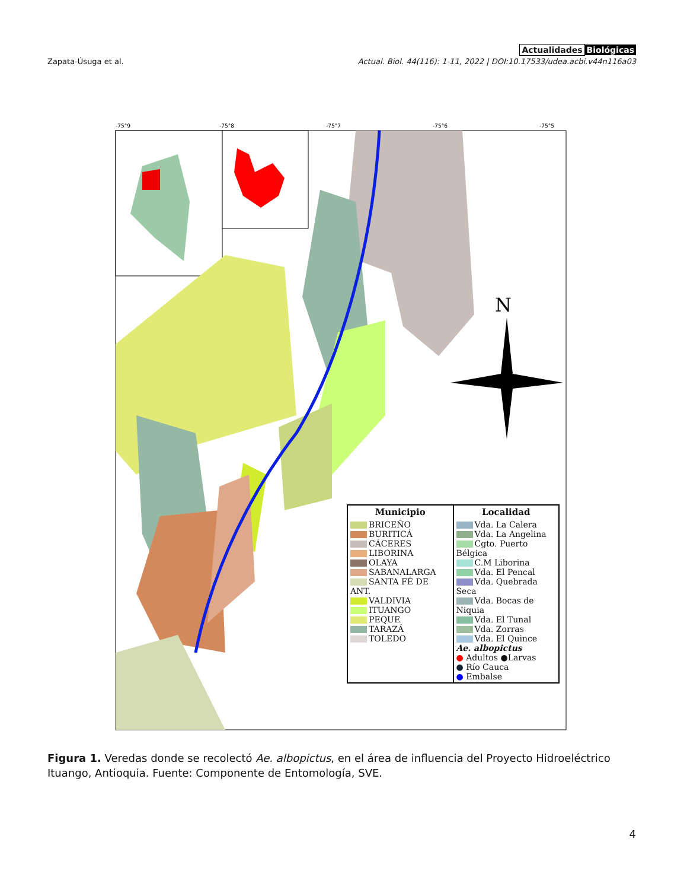Zapata-Úsuga et al.
Actualidades Biológicas
Actual. Biol. 44(116): 1-11, 2022 | DOI:10.17533/udea.acbi.v44n116a03
-75°9
-75°8
-75°7
-75°6
-75°5
N
Municipio
BRICEÑO
BURITICÁ
CÁCERES
LIBORINA
OLAYA
SABANALARGA
SANTA FÉ DE ANT.
VALDIVIA
ITUANGO
PEQUE
TARAZÁ
TOLEDO
Localidad
Vda. La Calera
Vda. La Angelina
Cgto. Puerto Bélgica
C.M Liborina
Vda. El Pencal
Vda. Quebrada Seca
Vda. Bocas de Niquia
Vda. El Tunal
Vda. Zorras
Vda. El Quince
Ae. albopictus
● Adultos ●Larvas
● Río Cauca
● Embalse
Figura 1. Veredas donde se recolectó Ae. albopictus, en el área de influencia del Proyecto Hidroeléctrico Ituango, Antioquia. Fuente: Componente de Entomología, SVE.
4